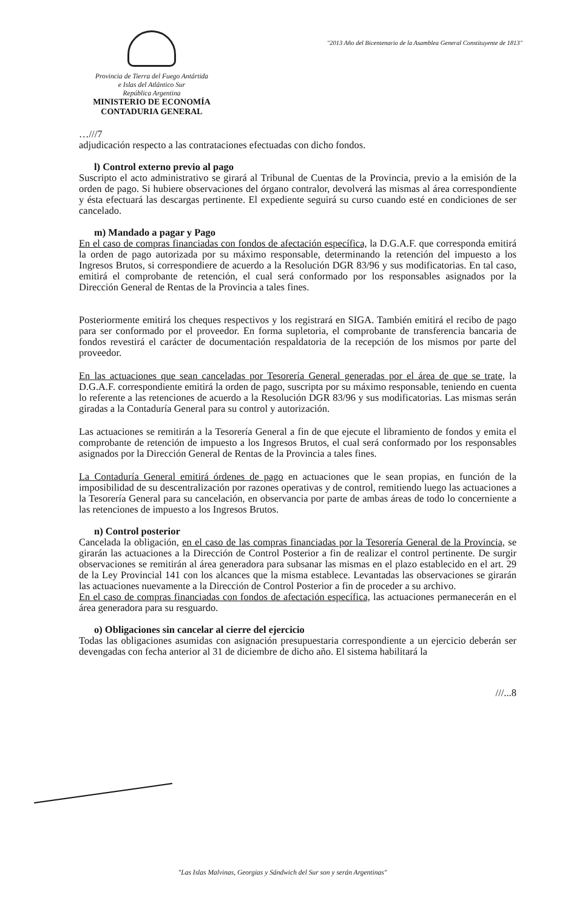Provincia de Tierra del Fuego Antártida
e Islas del Atlántico Sur
República Argentina
MINISTERIO DE ECONOMÍA
CONTADURIA GENERAL
"2013 Año del Bicentenario de la Asamblea General Constituyente de 1813"
…///7
adjudicación respecto a las contrataciones efectuadas con dicho fondos.
l) Control externo previo al pago
Suscripto el acto administrativo se girará al Tribunal de Cuentas de la Provincia, previo a la emisión de la orden de pago. Si hubiere observaciones del órgano contralor, devolverá las mismas al área correspondiente y ésta efectuará las descargas pertinente. El expediente seguirá su curso cuando esté en condiciones de ser cancelado.
m) Mandado a pagar y Pago
En el caso de compras financiadas con fondos de afectación específica, la D.G.A.F. que corresponda emitirá la orden de pago autorizada por su máximo responsable, determinando la retención del impuesto a los Ingresos Brutos, si correspondiere de acuerdo a la Resolución DGR 83/96 y sus modificatorias. En tal caso, emitirá el comprobante de retención, el cual será conformado por los responsables asignados por la Dirección General de Rentas de la Provincia a tales fines.
Posteriormente emitirá los cheques respectivos y los registrará en SIGA. También emitirá el recibo de pago para ser conformado por el proveedor. En forma supletoria, el comprobante de transferencia bancaria de fondos revestirá el carácter de documentación respaldatoria de la recepción de los mismos por parte del proveedor.
En las actuaciones que sean canceladas por Tesorería General generadas por el área de que se trate, la D.G.A.F. correspondiente emitirá la orden de pago, suscripta por su máximo responsable, teniendo en cuenta lo referente a las retenciones de acuerdo a la Resolución DGR 83/96 y sus modificatorias. Las mismas serán giradas a la Contaduría General para su control y autorización.
Las actuaciones se remitirán a la Tesorería General a fin de que ejecute el libramiento de fondos y emita el comprobante de retención de impuesto a los Ingresos Brutos, el cual será conformado por los responsables asignados por la Dirección General de Rentas de la Provincia a tales fines.
La Contaduría General emitirá órdenes de pago en actuaciones que le sean propias, en función de la imposibilidad de su descentralización por razones operativas y de control, remitiendo luego las actuaciones a la Tesorería General para su cancelación, en observancia por parte de ambas áreas de todo lo concerniente a las retenciones de impuesto a los Ingresos Brutos.
n) Control posterior
Cancelada la obligación, en el caso de las compras financiadas por la Tesorería General de la Provincia, se girarán las actuaciones a la Dirección de Control Posterior a fin de realizar el control pertinente. De surgir observaciones se remitirán al área generadora para subsanar las mismas en el plazo establecido en el art. 29 de la Ley Provincial 141 con los alcances que la misma establece. Levantadas las observaciones se girarán las actuaciones nuevamente a la Dirección de Control Posterior a fin de proceder a su archivo.
En el caso de compras financiadas con fondos de afectación específica, las actuaciones permanecerán en el área generadora para su resguardo.
o) Obligaciones sin cancelar al cierre del ejercicio
Todas las obligaciones asumidas con asignación presupuestaria correspondiente a un ejercicio deberán ser devengadas con fecha anterior al 31 de diciembre de dicho año. El sistema habilitará la
///...8
"Las Islas Malvinas, Georgias y Sándwich del Sur son y serán Argentinas"